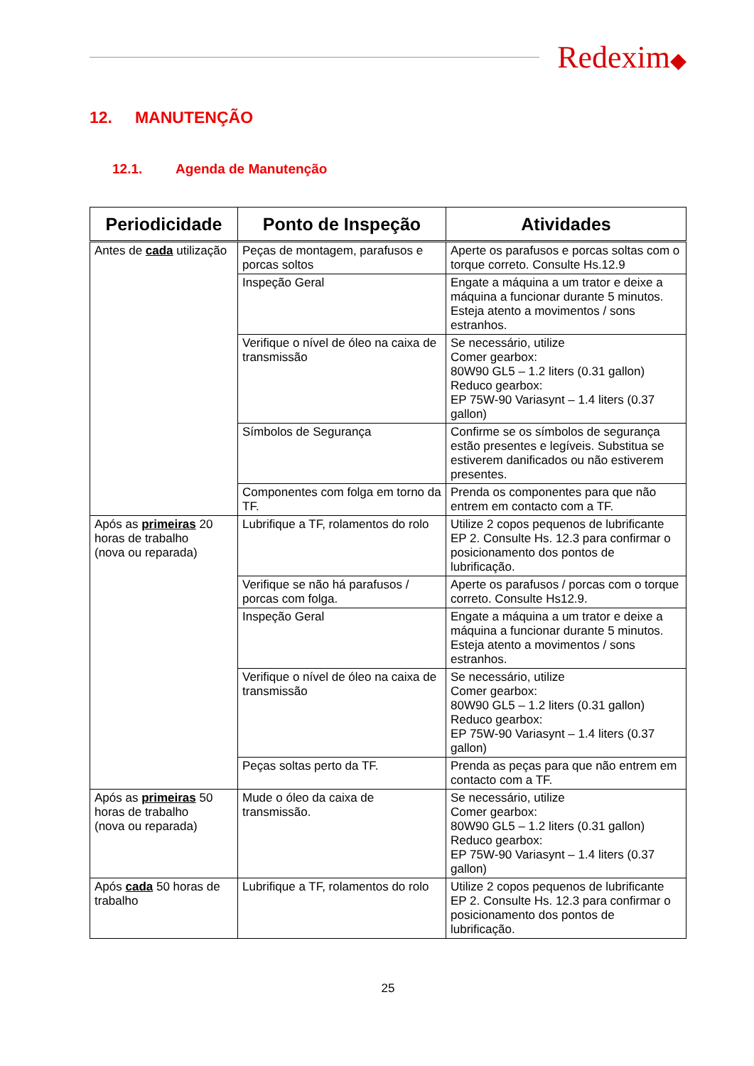Redexim◆
12. MANUTENÇÃO
12.1. Agenda de Manutenção
| Periodicidade | Ponto de Inspeção | Atividades |
| --- | --- | --- |
| Antes de cada utilização | Peças de montagem, parafusos e porcas soltos | Aperte os parafusos e porcas soltas com o torque correto. Consulte Hs.12.9 |
| | Inspeção Geral | Engate a máquina a um trator e deixe a máquina a funcionar durante 5 minutos. Esteja atento a movimentos / sons estranhos. |
| | Verifique o nível de óleo na caixa de transmissão | Se necessário, utilize Comer gearbox: 80W90 GL5 – 1.2 liters (0.31 gallon) Reduco gearbox: EP 75W-90 Variasynt – 1.4 liters (0.37 gallon) |
| | Símbolos de Segurança | Confirme se os símbolos de segurança estão presentes e legíveis. Substitua se estiverem danificados ou não estiverem presentes. |
| | Componentes com folga em torno da TF. | Prenda os componentes para que não entrem em contacto com a TF. |
| Após as primeiras 20 horas de trabalho (nova ou reparada) | Lubrifique a TF, rolamentos do rolo | Utilize 2 copos pequenos de lubrificante EP 2. Consulte Hs. 12.3 para confirmar o posicionamento dos pontos de lubrificação. |
| | Verifique se não há parafusos / porcas com folga. | Aperte os parafusos / porcas com o torque correto. Consulte Hs12.9. |
| | Inspeção Geral | Engate a máquina a um trator e deixe a máquina a funcionar durante 5 minutos. Esteja atento a movimentos / sons estranhos. |
| | Verifique o nível de óleo na caixa de transmissão | Se necessário, utilize Comer gearbox: 80W90 GL5 – 1.2 liters (0.31 gallon) Reduco gearbox: EP 75W-90 Variasynt – 1.4 liters (0.37 gallon) |
| | Peças soltas perto da TF. | Prenda as peças para que não entrem em contacto com a TF. |
| Após as primeiras 50 horas de trabalho (nova ou reparada) | Mude o óleo da caixa de transmissão. | Se necessário, utilize Comer gearbox: 80W90 GL5 – 1.2 liters (0.31 gallon) Reduco gearbox: EP 75W-90 Variasynt – 1.4 liters (0.37 gallon) |
| Após cada 50 horas de trabalho | Lubrifique a TF, rolamentos do rolo | Utilize 2 copos pequenos de lubrificante EP 2. Consulte Hs. 12.3 para confirmar o posicionamento dos pontos de lubrificação. |
25